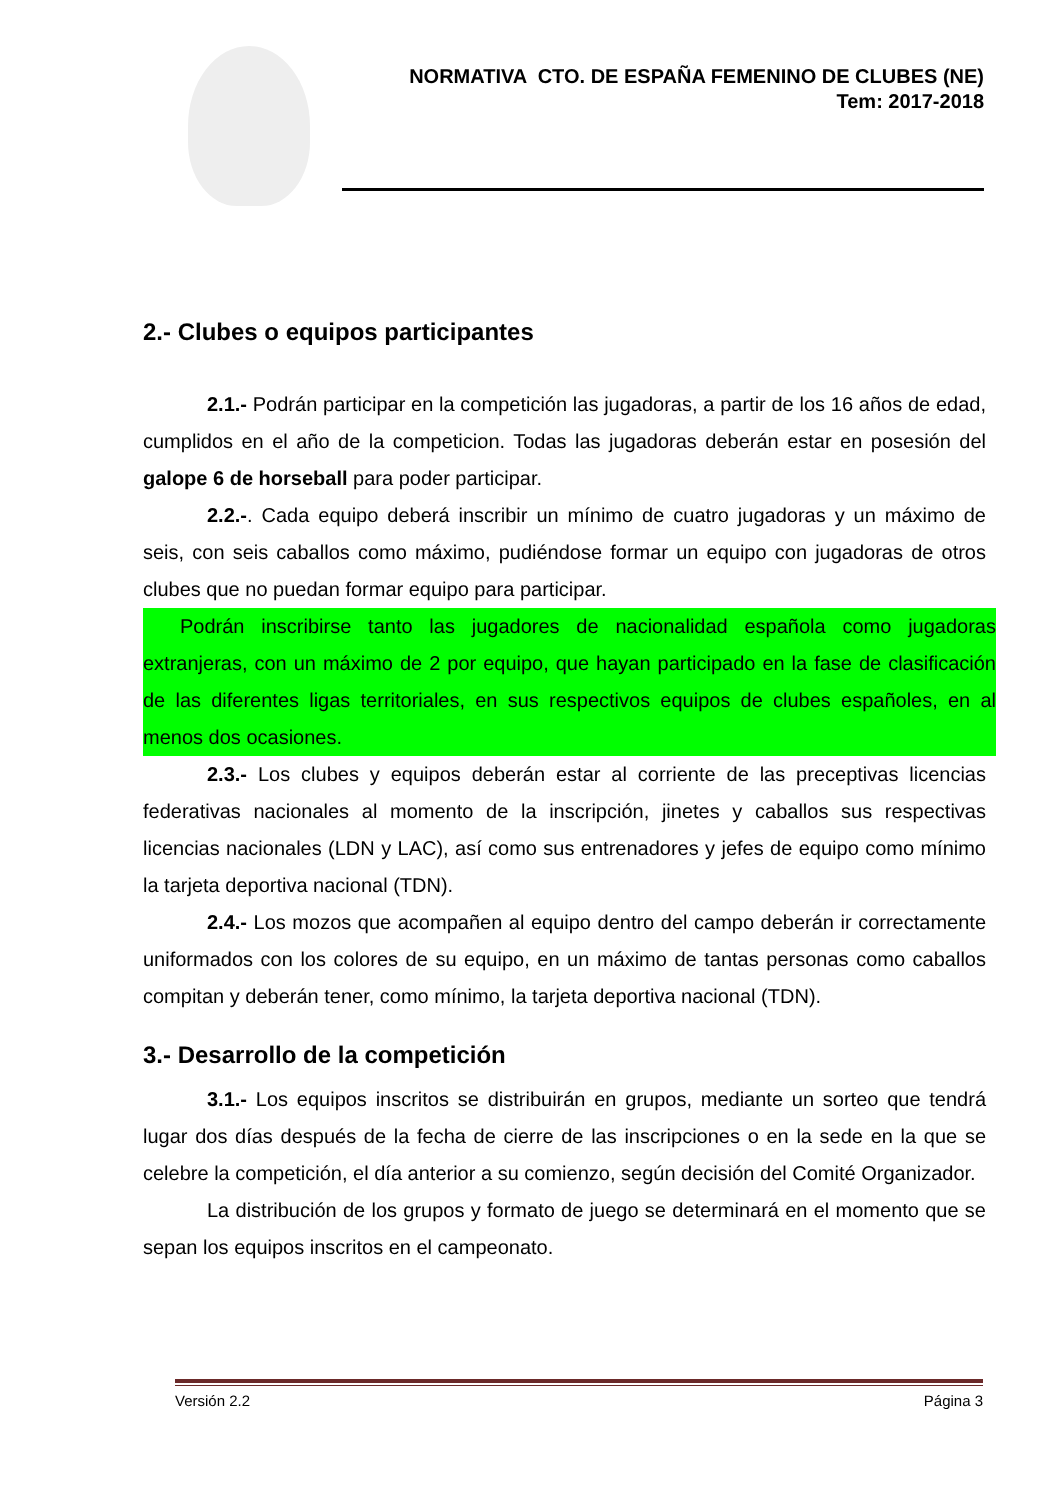NORMATIVA CTO. DE ESPAÑA FEMENINO DE CLUBES (NE)
Tem: 2017-2018
2.- Clubes o equipos participantes
2.1.- Podrán participar en la competición las jugadoras, a partir de los 16 años de edad, cumplidos en el año de la competicion. Todas las jugadoras deberán estar en posesión del galope 6 de horseball para poder participar.
2.2.-. Cada equipo deberá inscribir un mínimo de cuatro jugadoras y un máximo de seis, con seis caballos como máximo, pudiéndose formar un equipo con jugadoras de otros clubes que no puedan formar equipo para participar.
Podrán inscribirse tanto las jugadores de nacionalidad española como jugadoras extranjeras, con un máximo de 2 por equipo, que hayan participado en la fase de clasificación de las diferentes ligas territoriales, en sus respectivos equipos de clubes españoles, en al menos dos ocasiones.
2.3.- Los clubes y equipos deberán estar al corriente de las preceptivas licencias federativas nacionales al momento de la inscripción, jinetes y caballos sus respectivas licencias nacionales (LDN y LAC), así como sus entrenadores y jefes de equipo como mínimo la tarjeta deportiva nacional (TDN).
2.4.- Los mozos que acompañen al equipo dentro del campo deberán ir correctamente uniformados con los colores de su equipo, en un máximo de tantas personas como caballos compitan y deberán tener, como mínimo, la tarjeta deportiva nacional (TDN).
3.- Desarrollo de la competición
3.1.- Los equipos inscritos se distribuirán en grupos, mediante un sorteo que tendrá lugar dos días después de la fecha de cierre de las inscripciones o en la sede en la que se celebre la competición, el día anterior a su comienzo, según decisión del Comité Organizador.
La distribución de los grupos y formato de juego se determinará en el momento que se sepan los equipos inscritos en el campeonato.
Versión 2.2 Página 3